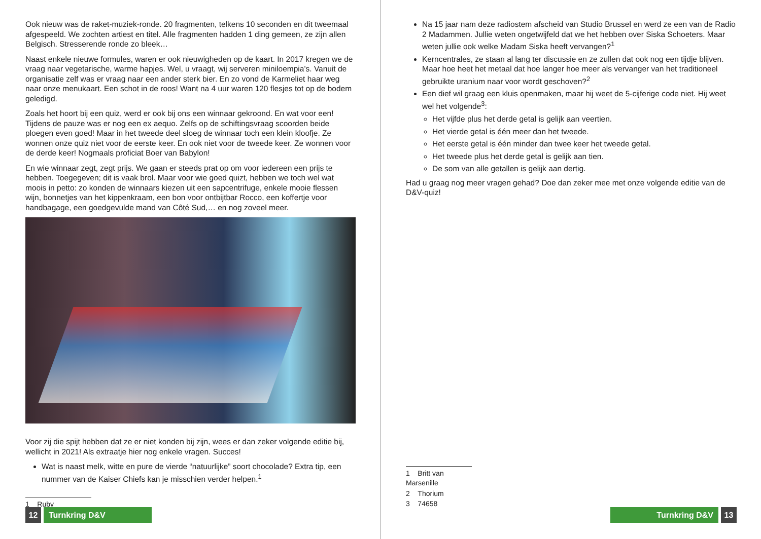Ook nieuw was de raket-muziek-ronde. 20 fragmenten, telkens 10 seconden en dit tweemaal afgespeeld. We zochten artiest en titel. Alle fragmenten hadden 1 ding gemeen, ze zijn allen Belgisch. Stresserende ronde zo bleek…
Naast enkele nieuwe formules, waren er ook nieuwigheden op de kaart. In 2017 kregen we de vraag naar vegetarische, warme hapjes. Wel, u vraagt, wij serveren miniloempia’s. Vanuit de organisatie zelf was er vraag naar een ander sterk bier. En zo vond de Karmeliet haar weg naar onze menukaart. Een schot in de roos! Want na 4 uur waren 120 flesjes tot op de bodem geledigd.
Zoals het hoort bij een quiz, werd er ook bij ons een winnaar gekroond. En wat voor een! Tijdens de pauze was er nog een ex aequo. Zelfs op de schiftingsvraag scoorden beide ploegen even goed! Maar in het tweede deel sloeg de winnaar toch een klein kloofje. Ze wonnen onze quiz niet voor de eerste keer. En ook niet voor de tweede keer. Ze wonnen voor de derde keer! Nogmaals proficiat Boer van Babylon!
En wie winnaar zegt, zegt prijs. We gaan er steeds prat op om voor iedereen een prijs te hebben. Toegegeven; dit is vaak brol. Maar voor wie goed quizt, hebben we toch wel wat moois in petto: zo konden de winnaars kiezen uit een sapcentrifuge, enkele mooie flessen wijn, bonnetjes van het kippenkraam, een bon voor ontbijtbar Rocco, een koffertje voor handbagage, een goedgevulde mand van Côté Sud,… en nog zoveel meer.
Voor zij die spijt hebben dat ze er niet konden bij zijn, wees er dan zeker volgende editie bij, wellicht in 2021! Als extraatje hier nog enkele vragen. Succes!
Wat is naast melk, witte en pure de vierde “natuurlijke” soort chocolade? Extra tip, een nummer van de Kaiser Chiefs kan je misschien verder helpen.<sup>1</sup>
1 Ruby
12 Turnkring D&V
Na 15 jaar nam deze radiostem afscheid van Studio Brussel en werd ze een van de Radio 2 Madammen. Jullie weten ongetwijfeld dat we het hebben over Siska Schoeters. Maar weten jullie ook welke Madam Siska heeft vervangen?<sup>1</sup>
Kerncentrales, ze staan al lang ter discussie en ze zullen dat ook nog een tijdje blijven. Maar hoe heet het metaal dat hoe langer hoe meer als vervanger van het traditioneel gebruikte uranium naar voor wordt geschoven?<sup>2</sup>
Een dief wil graag een kluis openmaken, maar hij weet de 5-cijferige code niet. Hij weet wel het volgende<sup>3</sup>:
Het vijfde plus het derde getal is gelijk aan veertien.
Het vierde getal is één meer dan het tweede.
Het eerste getal is één minder dan twee keer het tweede getal.
Het tweede plus het derde getal is gelijk aan tien.
De som van alle getallen is gelijk aan dertig.
Had u graag nog meer vragen gehad? Doe dan zeker mee met onze volgende editie van de D&V-quiz!
1 Britt van Marsenille
2 Thorium
3 74658
Turnkring D&V 13